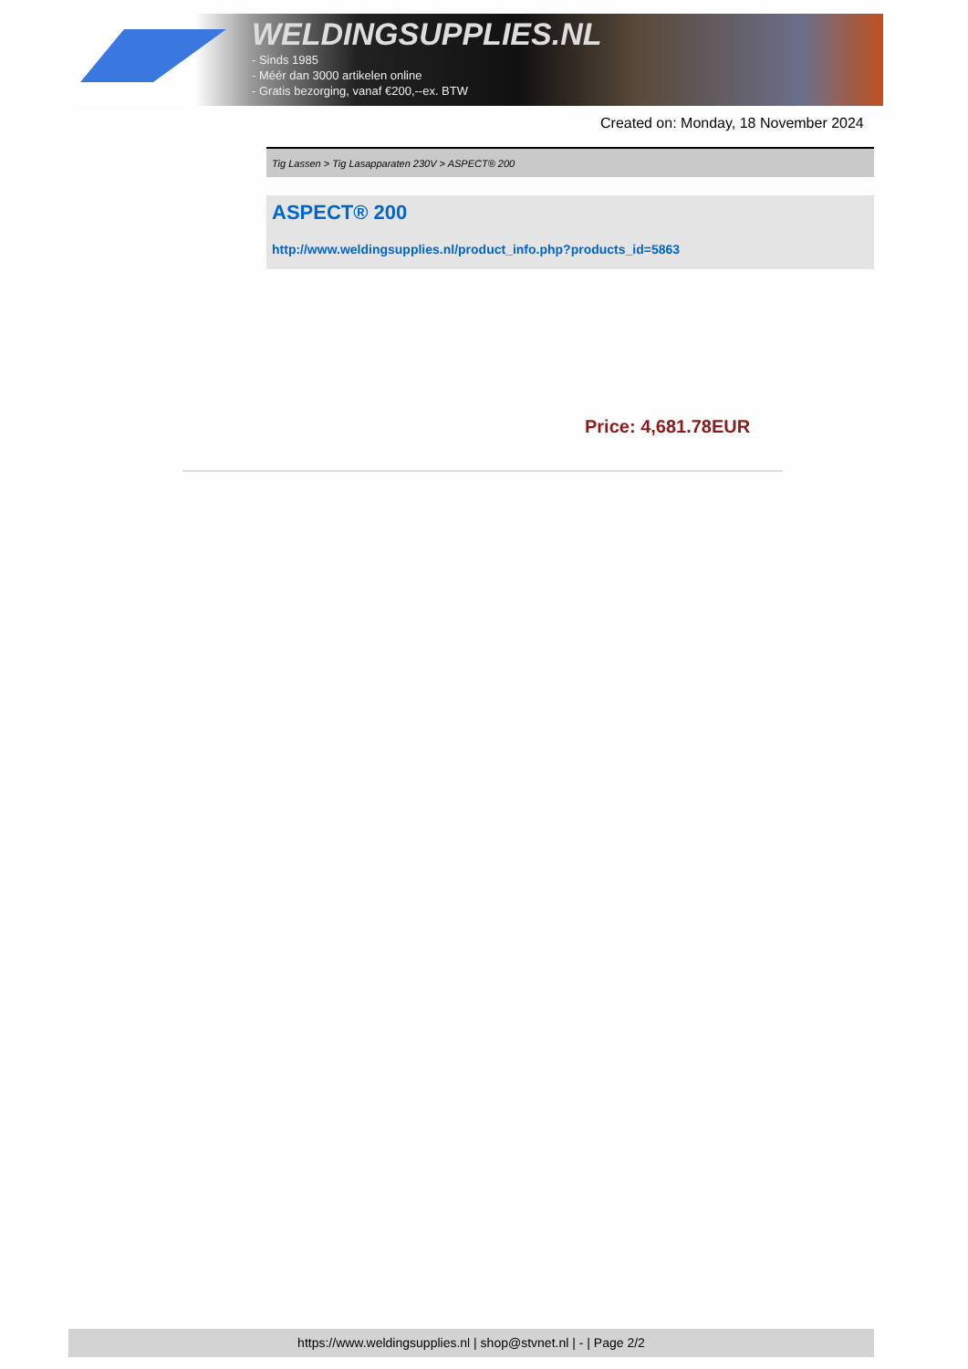WELDINGSUPPLIES.NL
- Sinds 1985
- Méér dan 3000 artikelen online
- Gratis bezorging, vanaf €200,--ex. BTW
Created on: Monday, 18 November 2024
Tig Lassen > Tig Lasapparaten 230V > ASPECT® 200
ASPECT® 200
http://www.weldingsupplies.nl/product_info.php?products_id=5863
Price: 4,681.78EUR
https://www.weldingsupplies.nl | shop@stvnet.nl | - | Page 2/2